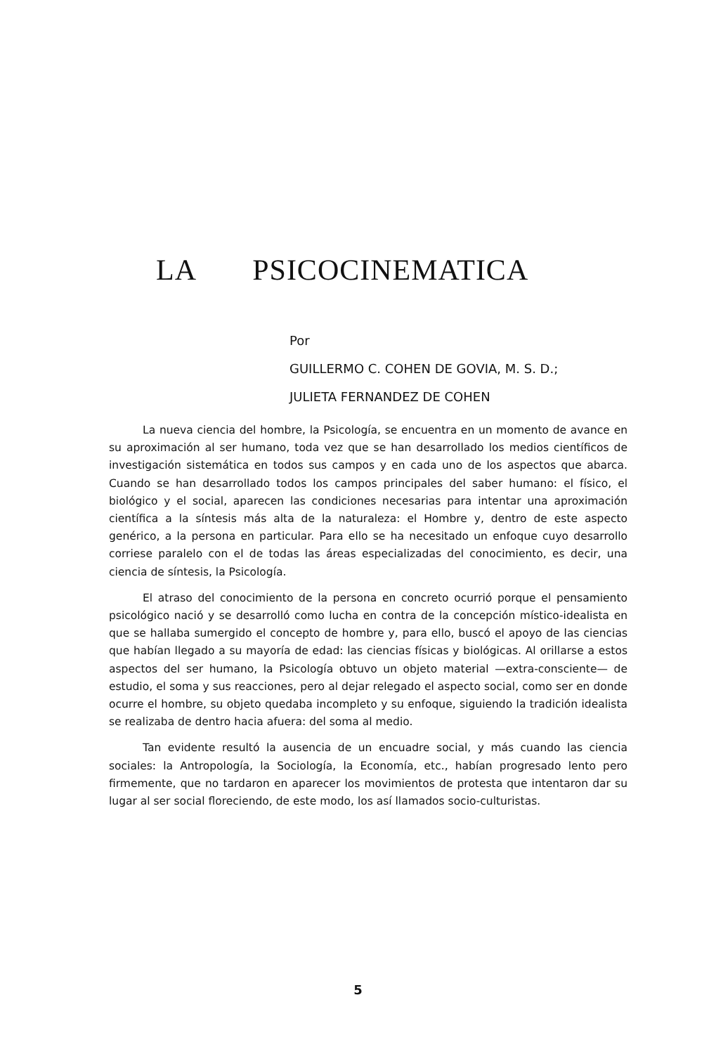LA PSICOCINEMATICA
Por
GUILLERMO C. COHEN DE GOVIA, M. S. D.;
JULIETA FERNANDEZ DE COHEN
La nueva ciencia del hombre, la Psicología, se encuentra en un momento de avance en su aproximación al ser humano, toda vez que se han desarrollado los medios científicos de investigación sistemática en todos sus campos y en cada uno de los aspectos que abarca. Cuando se han desarrollado todos los campos principales del saber humano: el físico, el biológico y el social, aparecen las condiciones necesarias para intentar una aproximación científica a la síntesis más alta de la naturaleza: el Hombre y, dentro de este aspecto genérico, a la persona en particular. Para ello se ha necesitado un enfoque cuyo desarrollo corriese paralelo con el de todas las áreas especializadas del conocimiento, es decir, una ciencia de síntesis, la Psicología.
El atraso del conocimiento de la persona en concreto ocurrió porque el pensamiento psicológico nació y se desarrolló como lucha en contra de la concepción místico-idealista en que se hallaba sumergido el concepto de hombre y, para ello, buscó el apoyo de las ciencias que habían llegado a su mayoría de edad: las ciencias físicas y biológicas. Al orillarse a estos aspectos del ser humano, la Psicología obtuvo un objeto material —extra-consciente— de estudio, el soma y sus reacciones, pero al dejar relegado el aspecto social, como ser en donde ocurre el hombre, su objeto quedaba incompleto y su enfoque, siguiendo la tradición idealista se realizaba de dentro hacia afuera: del soma al medio.
Tan evidente resultó la ausencia de un encuadre social, y más cuando las ciencia sociales: la Antropología, la Sociología, la Economía, etc., habían progresado lento pero firmemente, que no tardaron en aparecer los movimientos de protesta que intentaron dar su lugar al ser social floreciendo, de este modo, los así llamados socio-culturistas.
5